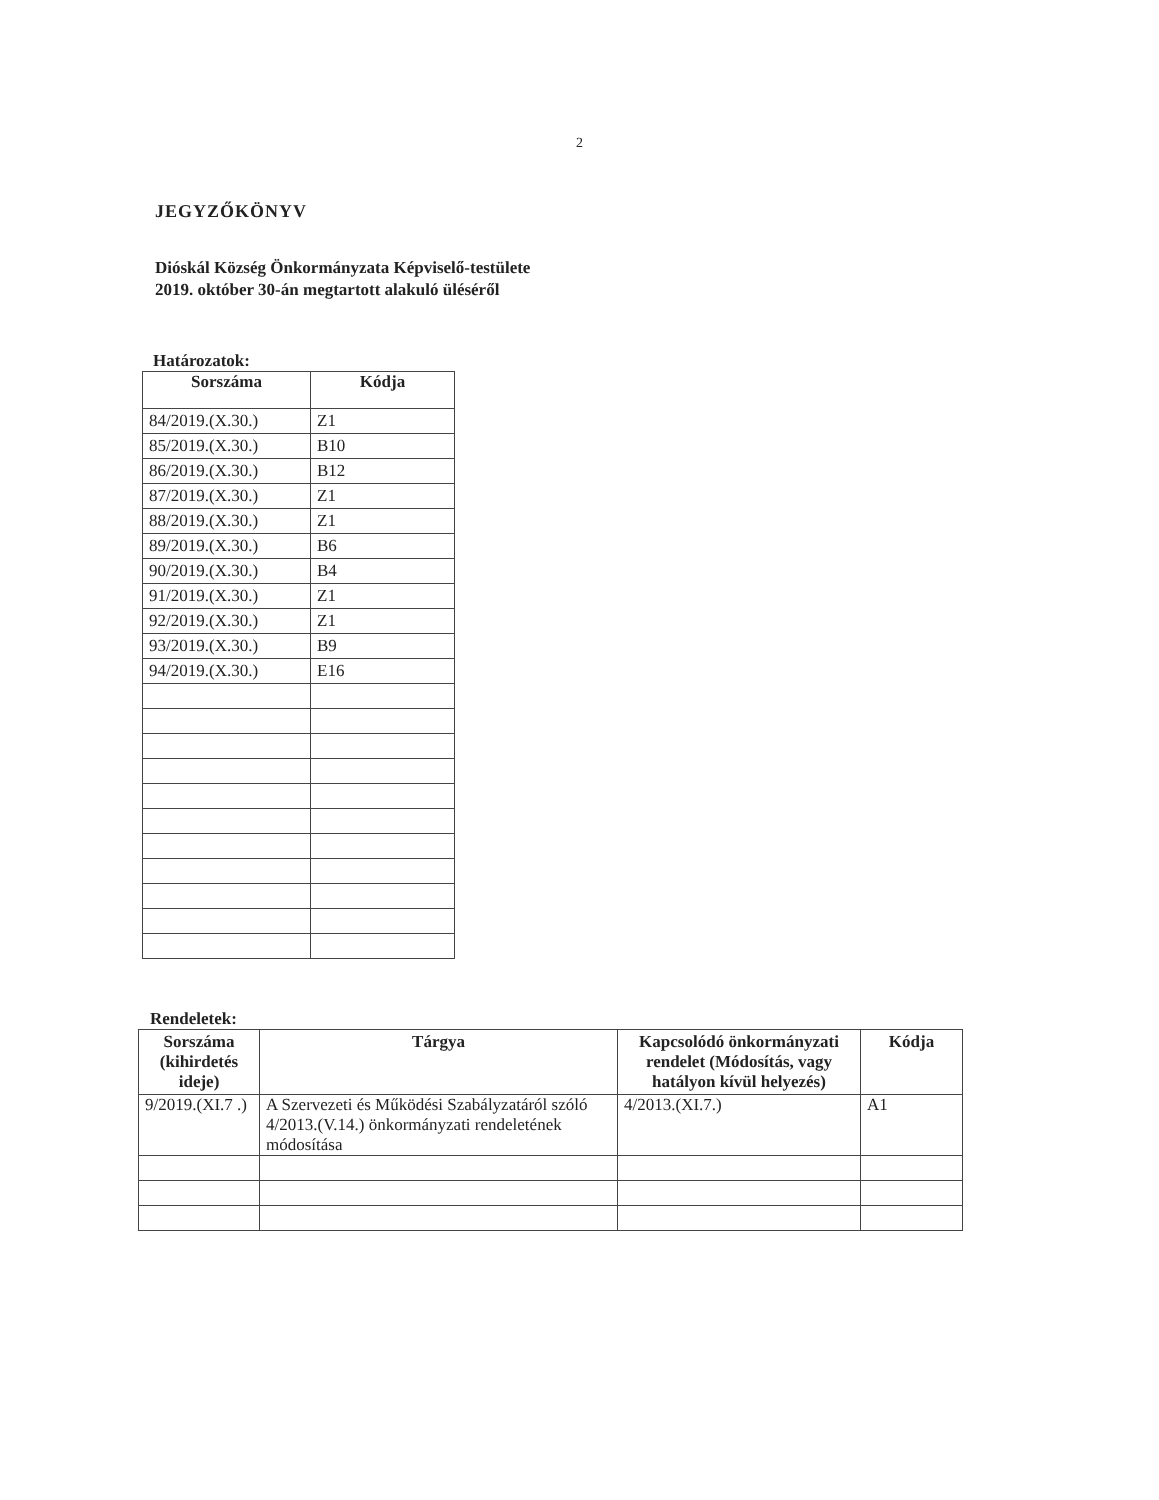2
JEGYZŐKÖNYV
Dióskál Község Önkormányzata Képviselő-testülete
2019. október 30-án megtartott alakuló üléséről
Határozatok:
| Sorszáma | Kódja |
| --- | --- |
| 84/2019.(X.30.) | Z1 |
| 85/2019.(X.30.) | B10 |
| 86/2019.(X.30.) | B12 |
| 87/2019.(X.30.) | Z1 |
| 88/2019.(X.30.) | Z1 |
| 89/2019.(X.30.) | B6 |
| 90/2019.(X.30.) | B4 |
| 91/2019.(X.30.) | Z1 |
| 92/2019.(X.30.) | Z1 |
| 93/2019.(X.30.) | B9 |
| 94/2019.(X.30.) | E16 |
Rendeletek:
| Sorszáma (kihirdetés ideje) | Tárgya | Kapcsolódó önkormányzati rendelet (Módosítás, vagy hatályon kívül helyezés) | Kódja |
| --- | --- | --- | --- |
| 9/2019.(XI.7 .) | A Szervezeti és Működési Szabályzatáról szóló 4/2013.(V.14.) önkormányzati rendeletének módosítása | 4/2013.(XI.7.) | A1 |